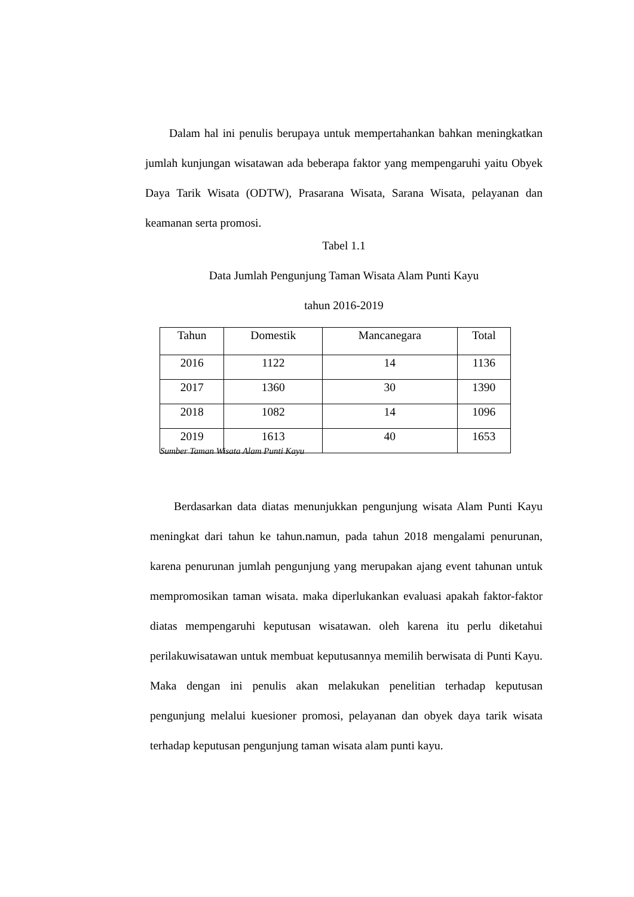Dalam hal ini penulis berupaya untuk mempertahankan bahkan meningkatkan jumlah kunjungan wisatawan ada beberapa faktor yang mempengaruhi yaitu Obyek Daya Tarik Wisata (ODTW), Prasarana Wisata, Sarana Wisata, pelayanan dan keamanan serta promosi.
Tabel 1.1
Data Jumlah Pengunjung Taman Wisata Alam Punti Kayu
tahun 2016-2019
| Tahun | Domestik | Mancanegara | Total |
| --- | --- | --- | --- |
| 2016 | 1122 | 14 | 1136 |
| 2017 | 1360 | 30 | 1390 |
| 2018 | 1082 | 14 | 1096 |
| 2019 | 1613 | 40 | 1653 |
Sumber Taman Wisata Alam Punti Kayu
Berdasarkan data diatas menunjukkan pengunjung wisata Alam Punti Kayu meningkat dari tahun ke tahun.namun, pada tahun 2018 mengalami penurunan, karena penurunan jumlah pengunjung yang merupakan ajang event tahunan untuk mempromosikan taman wisata. maka diperlukankan evaluasi apakah faktor-faktor diatas mempengaruhi keputusan wisatawan. oleh karena itu perlu diketahui perilakuwisatawan untuk membuat keputusannya memilih berwisata di Punti Kayu. Maka dengan ini penulis akan melakukan penelitian terhadap keputusan pengunjung melalui kuesioner promosi, pelayanan dan obyek daya tarik wisata terhadap keputusan pengunjung taman wisata alam punti kayu.